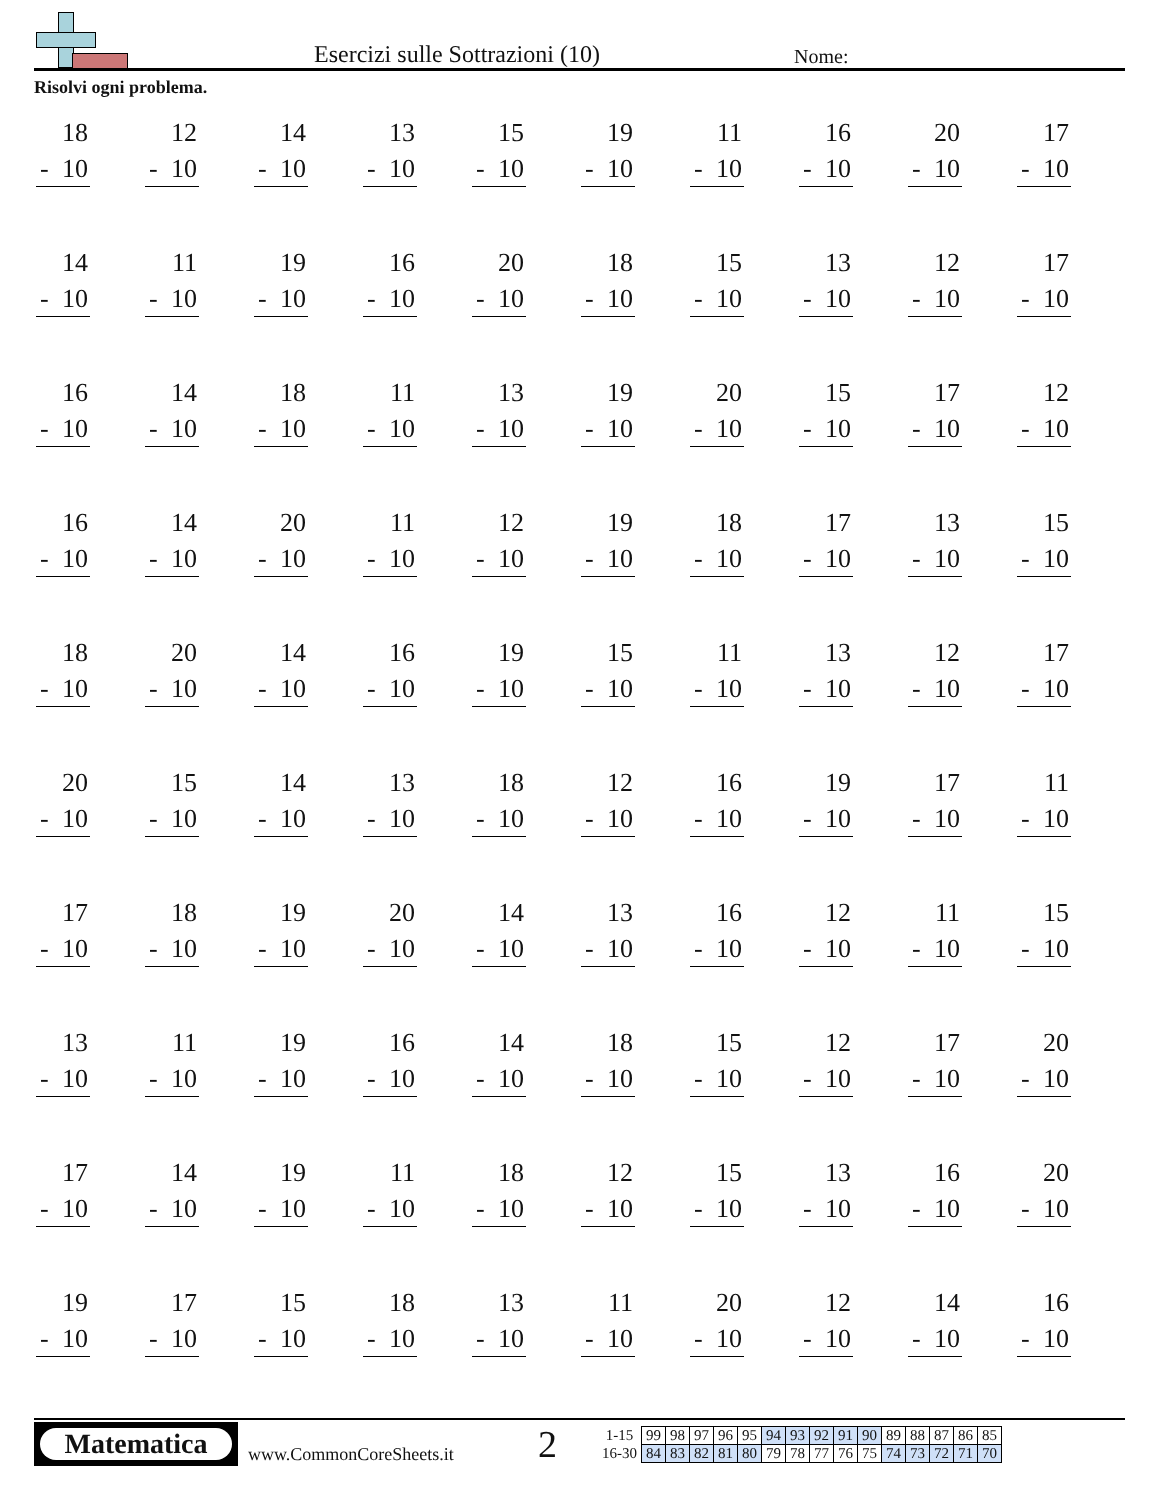Esercizi sulle Sottrazioni (10)
Nome:
Risolvi ogni problema.
| 18 - 10 | 12 - 10 | 14 - 10 | 13 - 10 | 15 - 10 | 19 - 10 | 11 - 10 | 16 - 10 | 20 - 10 | 17 - 10 |
| 14 - 10 | 11 - 10 | 19 - 10 | 16 - 10 | 20 - 10 | 18 - 10 | 15 - 10 | 13 - 10 | 12 - 10 | 17 - 10 |
| 16 - 10 | 14 - 10 | 18 - 10 | 11 - 10 | 13 - 10 | 19 - 10 | 20 - 10 | 15 - 10 | 17 - 10 | 12 - 10 |
| 16 - 10 | 14 - 10 | 20 - 10 | 11 - 10 | 12 - 10 | 19 - 10 | 18 - 10 | 17 - 10 | 13 - 10 | 15 - 10 |
| 18 - 10 | 20 - 10 | 14 - 10 | 16 - 10 | 19 - 10 | 15 - 10 | 11 - 10 | 13 - 10 | 12 - 10 | 17 - 10 |
| 20 - 10 | 15 - 10 | 14 - 10 | 13 - 10 | 18 - 10 | 12 - 10 | 16 - 10 | 19 - 10 | 17 - 10 | 11 - 10 |
| 17 - 10 | 18 - 10 | 19 - 10 | 20 - 10 | 14 - 10 | 13 - 10 | 16 - 10 | 12 - 10 | 11 - 10 | 15 - 10 |
| 13 - 10 | 11 - 10 | 19 - 10 | 16 - 10 | 14 - 10 | 18 - 10 | 15 - 10 | 12 - 10 | 17 - 10 | 20 - 10 |
| 17 - 10 | 14 - 10 | 19 - 10 | 11 - 10 | 18 - 10 | 12 - 10 | 15 - 10 | 13 - 10 | 16 - 10 | 20 - 10 |
| 19 - 10 | 17 - 10 | 15 - 10 | 18 - 10 | 13 - 10 | 11 - 10 | 20 - 10 | 12 - 10 | 14 - 10 | 16 - 10 |
Matematica
www.CommonCoreSheets.it
2
| 1-15 | 99 | 98 | 97 | 96 | 95 | 94 | 93 | 92 | 91 | 90 | 89 | 88 | 87 | 86 | 85 |
| 16-30 | 84 | 83 | 82 | 81 | 80 | 79 | 78 | 77 | 76 | 75 | 74 | 73 | 72 | 71 | 70 |